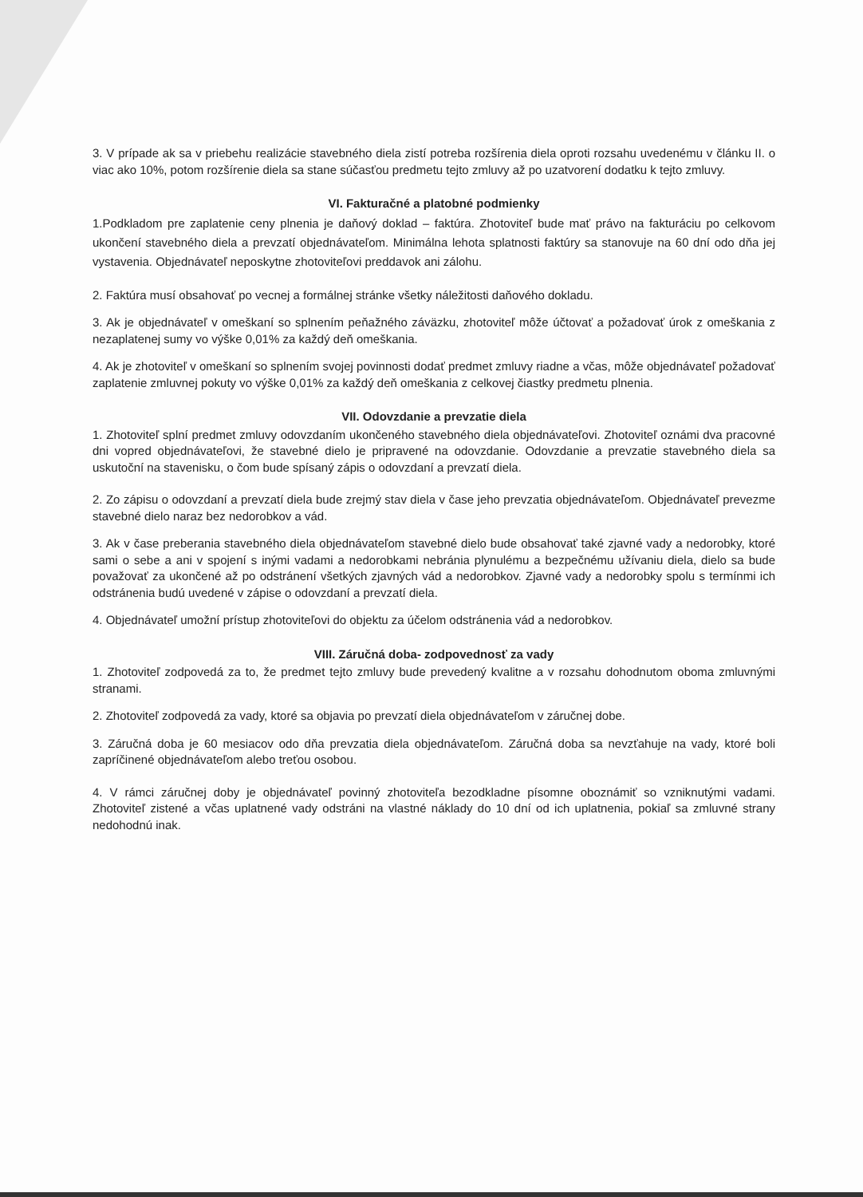3. V prípade ak sa v priebehu realizácie stavebného diela zistí potreba rozšírenia diela oproti rozsahu uvedenému v článku II. o viac ako 10%, potom rozšírenie diela sa stane súčasťou predmetu tejto zmluvy až po uzatvorení dodatku k tejto zmluvy.
VI. Fakturačné a platobné podmienky
1.Podkladom pre zaplatenie ceny plnenia je daňový doklad – faktúra. Zhotoviteľ bude mať právo na fakturáciu po celkovom ukončení stavebného diela a prevzatí objednávateľom. Minimálna lehota splatnosti faktúry sa stanovuje na 60 dní odo dňa jej vystavenia. Objednávateľ neposkytne zhotoviteľovi preddavok ani zálohu.
2. Faktúra musí obsahovať po vecnej a formálnej stránke všetky náležitosti daňového dokladu.
3. Ak je objednávateľ v omeškaní so splnením peňažného záväzku, zhotoviteľ môže účtovať a požadovať úrok z omeškania z nezaplatenej sumy vo výške 0,01% za každý deň omeškania.
4. Ak je zhotoviteľ v omeškaní so splnením svojej povinnosti dodať predmet zmluvy riadne a včas, môže objednávateľ požadovať zaplatenie zmluvnej pokuty vo výške 0,01% za každý deň omeškania z celkovej čiastky predmetu plnenia.
VII. Odovzdanie a prevzatie diela
1. Zhotoviteľ splní predmet zmluvy odovzdaním ukončeného stavebného diela objednávateľovi. Zhotoviteľ oznámi dva pracovné dni vopred objednávateľovi, že stavebné dielo je pripravené na odovzdanie. Odovzdanie a prevzatie stavebného diela sa uskutoční na stavenisku, o čom bude spísaný zápis o odovzdaní a prevzatí diela.
2. Zo zápisu o odovzdaní a prevzatí diela bude zrejmý stav diela v čase jeho prevzatia objednávateľom. Objednávateľ prevezme stavebné dielo naraz bez nedorobkov a vád.
3. Ak v čase preberania stavebného diela objednávateľom stavebné dielo bude obsahovať také zjavné vady a nedorobky, ktoré sami o sebe a ani v spojení s inými vadami a nedorobkami nebránia plynulému a bezpečnému užívaniu diela, dielo sa bude považovať za ukončené až po odstránení všetkých zjavných vád a nedorobkov. Zjavné vady a nedorobky spolu s termínmi ich odstránenia budú uvedené v zápise o odovzdaní a prevzatí diela.
4. Objednávateľ umožní prístup zhotoviteľovi do objektu za účelom odstránenia vád a nedorobkov.
VIII. Záručná doba- zodpovednosť za vady
1. Zhotoviteľ zodpovedá za to, že predmet tejto zmluvy bude prevedený kvalitne a v rozsahu dohodnutom oboma zmluvnými stranami.
2. Zhotoviteľ zodpovedá za vady, ktoré sa objavia po prevzatí diela objednávateľom v záručnej dobe.
3. Záručná doba je 60 mesiacov odo dňa prevzatia diela objednávateľom. Záručná doba sa nevzťahuje na vady, ktoré boli zapríčinené objednávateľom alebo treťou osobou.
4. V rámci záručnej doby je objednávateľ povinný zhotoviteľa bezodkladne písomne oboznámiť so vzniknutými vadami. Zhotoviteľ zistené a včas uplatnené vady odstráni na vlastné náklady do 10 dní od ich uplatnenia, pokiaľ sa zmluvné strany nedohodnú inak.